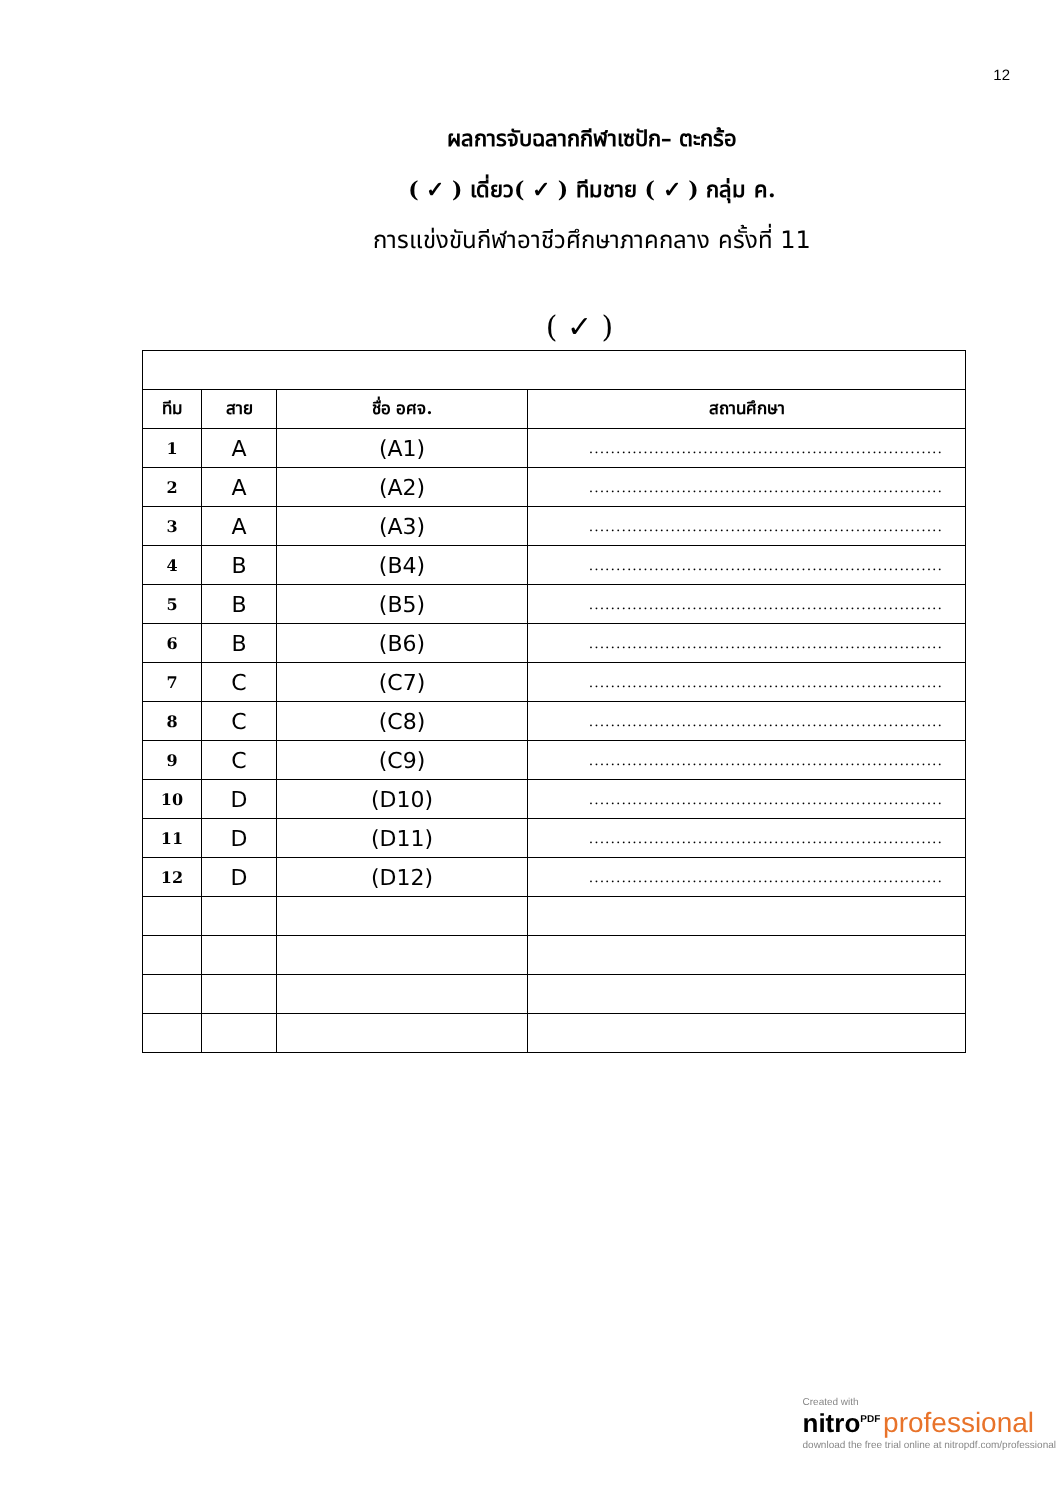12
ผลการจับฉลากกีฬาเซปัก– ตะกร้อ
( ✓ ) เดี่ยว( ✓ ) ทีมชาย ( ✓ ) กลุ่ม ค.
การแข่งขันกีฬาอาชีวศึกษาภาคกลาง ครั้งที่ 11
( ✓ )
| ทีม | สาย | ชื่อ อศจ. | สถานศึกษา |
| --- | --- | --- | --- |
| 1 | A | (A1) | ................................................................. |
| 2 | A | (A2) | ................................................................. |
| 3 | A | (A3) | ................................................................. |
| 4 | B | (B4) | ................................................................. |
| 5 | B | (B5) | ................................................................. |
| 6 | B | (B6) | ................................................................. |
| 7 | C | (C7) | ................................................................. |
| 8 | C | (C8) | ................................................................. |
| 9 | C | (C9) | ................................................................. |
| 10 | D | (D10) | ................................................................. |
| 11 | D | (D11) | ................................................................. |
| 12 | D | (D12) | ................................................................. |
Created with
nitro<sup>PDF</sup> professional
download the free trial online at nitropdf.com/professional